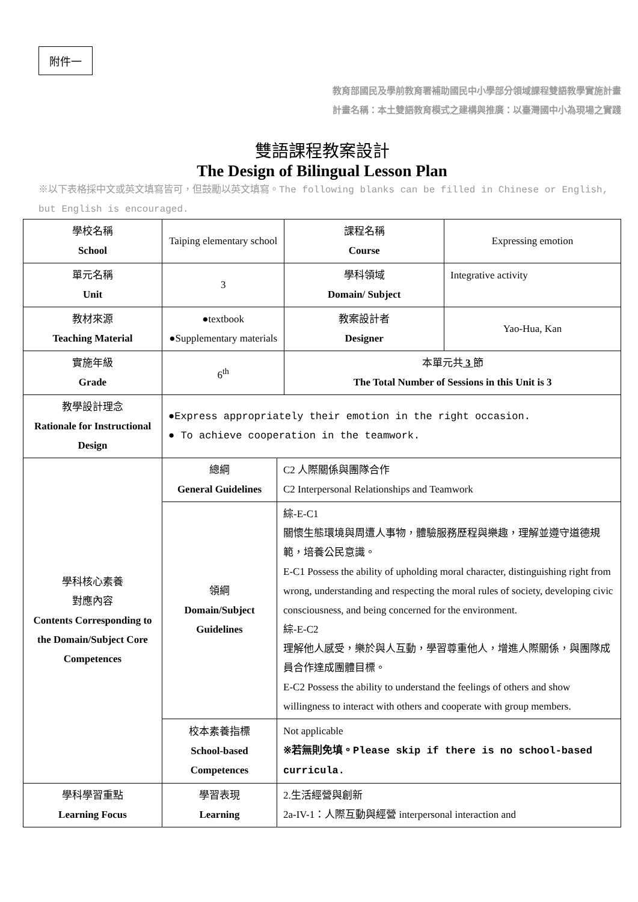附件一
教育部國民及學前教育署補助國民中小學部分領域課程雙語教學實施計畫
計畫名稱：本土雙語教育模式之建構與推廣：以臺灣國中小為現場之實踐
雙語課程教案設計
The Design of Bilingual Lesson Plan
※以下表格採中文或英文填寫皆可，但鼓勵以英文填寫。The following blanks can be filled in Chinese or English, but English is encouraged.
| 學校名稱 School | Taiping elementary school | | 課程名稱 Course | Expressing emotion |
| 單元名稱 Unit | 3 | | 學科領域 Domain/ Subject | Integrative activity |
| 教材來源 Teaching Material | ●textbook ●Supplementary materials | | 教案設計者 Designer | Yao-Hua, Kan |
| 實施年級 Grade | 6<sup>th</sup> | | 本單元共 3 節 The Total Number of Sessions in this Unit is 3 | |
| 教學設計理念 Rationale for Instructional Design | ●Express appropriately their emotion in the right occasion. ● To achieve cooperation in the teamwork. | | | |
| 學科核心素養 對應內容 Contents Corresponding to the Domain/Subject Core Competences | 總綱 General Guidelines | C2 人際關係與團隊合作 C2 Interpersonal Relationships and Teamwork | | |
| | 領綱 Domain/Subject Guidelines | 綜-E-C1 關懷生態環境與周遭人事物，體驗服務歷程與樂趣，理解並遵守道德規範，培養公民意識。 E-C1 Possess the ability of upholding moral character, distinguishing right from wrong, understanding and respecting the moral rules of society, developing civic consciousness, and being concerned for the environment. 綜-E-C2 理解他人感受，樂於與人互動，學習尊重他人，增進人際關係，與團隊成員合作達成團體目標。 E-C2 Possess the ability to understand the feelings of others and show willingness to interact with others and cooperate with group members. | | |
| | 校本素養指標 School-based Competences | Not applicable ※若無則免填。Please skip if there is no school-based curricula. | | |
| 學科學習重點 Learning Focus | 學習表現 Learning | 2.生活經營與創新 2a-IV-1：人際互動與經營 interpersonal interaction and | | |